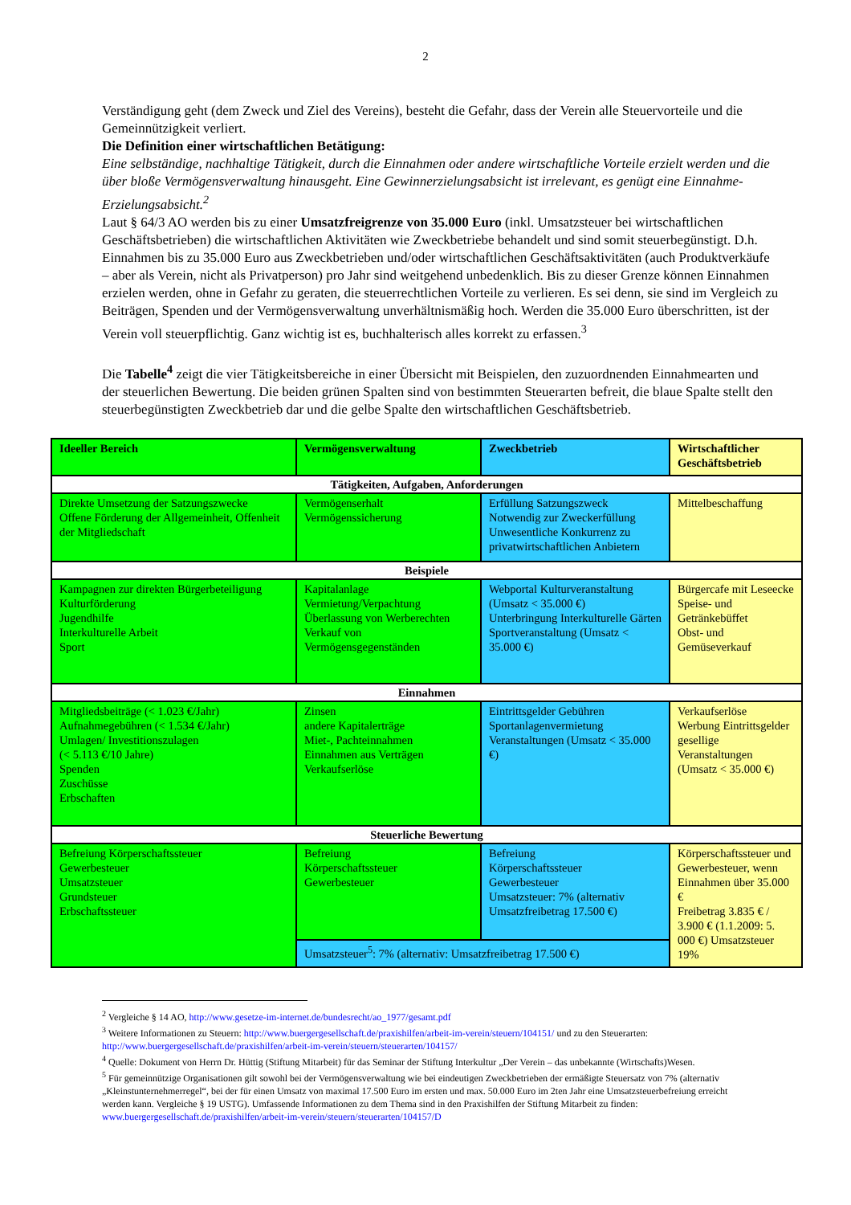2
Verständigung geht (dem Zweck und Ziel des Vereins), besteht die Gefahr, dass der Verein alle Steuervorteile und die Gemeinnützigkeit verliert.
Die Definition einer wirtschaftlichen Betätigung:
Eine selbständige, nachhaltige Tätigkeit, durch die Einnahmen oder andere wirtschaftliche Vorteile erzielt werden und die über bloße Vermögensverwaltung hinausgeht. Eine Gewinnerzielungsabsicht ist irrelevant, es genügt eine Einnahme-Erzielungsabsicht.<sup>2</sup>
Laut § 64/3 AO werden bis zu einer Umsatzfreigrenze von 35.000 Euro (inkl. Umsatzsteuer bei wirtschaftlichen Geschäftsbetrieben) die wirtschaftlichen Aktivitäten wie Zweckbetriebe behandelt und sind somit steuerbegünstigt. D.h. Einnahmen bis zu 35.000 Euro aus Zweckbetrieben und/oder wirtschaftlichen Geschäftsaktivitäten (auch Produktverkäufe – aber als Verein, nicht als Privatperson) pro Jahr sind weitgehend unbedenklich. Bis zu dieser Grenze können Einnahmen erzielen werden, ohne in Gefahr zu geraten, die steuerrechtlichen Vorteile zu verlieren. Es sei denn, sie sind im Vergleich zu Beiträgen, Spenden und der Vermögensverwaltung unverhältnismäßig hoch. Werden die 35.000 Euro überschritten, ist der Verein voll steuerpflichtig. Ganz wichtig ist es, buchhalterisch alles korrekt zu erfassen.<sup>3</sup>
Die Tabelle<sup>4</sup> zeigt die vier Tätigkeitsbereiche in einer Übersicht mit Beispielen, den zuzuordnenden Einnahmearten und der steuerlichen Bewertung. Die beiden grünen Spalten sind von bestimmten Steuerarten befreit, die blaue Spalte stellt den steuerbegünstigten Zweckbetrieb dar und die gelbe Spalte den wirtschaftlichen Geschäftsbetrieb.
| Ideeller Bereich | Vermögensverwaltung | Zweckbetrieb | Wirtschaftlicher Geschäftsbetrieb |
| --- | --- | --- | --- |
| Tätigkeiten, Aufgaben, Anforderungen | | | |
| Direkte Umsetzung der Satzungszwecke Offene Förderung der Allgemeinheit, Offenheit der Mitgliedschaft | Vermögenserhalt Vermögenssicherung | Erfüllung Satzungszweck Notwendig zur Zweckerfüllung Unwesentliche Konkurrenz zu privatwirtschaftlichen Anbietern | Mittelbeschaffung |
| Beispiele | | | |
| Kampagnen zur direkten Bürgerbeteiligung Kulturförderung Jugendhilfe Interkulturelle Arbeit Sport | Kapitalanlage Vermietung/Verpachtung Überlassung von Werberechten Verkauf von Vermögensgegenständen | Webportal Kulturveranstaltung (Umsatz < 35.000 €) Unterbringung Interkulturelle Gärten Sportveranstaltung (Umsatz < 35.000 €) | Bürgercafe mit Leseecke Speise- und Getränkebüffet Obst- und Gemüseverkauf |
| Einnahmen | | | |
| Mitgliedsbeiträge (< 1.023 €/Jahr) Aufnahmegebühren (< 1.534 €/Jahr) Umlagen/ Investitionszulagen (< 5.113 €/10 Jahre) Spenden Zuschüsse Erbschaften | Zinsen andere Kapitalerträge Miet-, Pachteinnahmen Einnahmen aus Verträgen Verkaufserlöse | Eintrittsgelder Gebühren Sportanlagenvermietung Veranstaltungen (Umsatz < 35.000 €) | Verkaufserlöse Werbung Eintrittsgelder gesellige Veranstaltungen (Umsatz < 35.000 €) |
| Steuerliche Bewertung | | | |
| Befreiung Körperschaftssteuer Gewerbesteuer Umsatzsteuer Grundsteuer Erbschaftssteuer | Befreiung Körperschaftssteuer Gewerbesteuer | Befreiung Körperschaftssteuer Gewerbesteuer Umsatzsteuer: 7% (alternativ Umsatzfreibetrag 17.500 €) | Körperschaftssteuer und Gewerbesteuer, wenn Einnahmen über 35.000 € Freibetrag 3.835 € / 3.900 € (1.1.2009: 5. 000 €) Umsatzsteuer 19% |
| | Umsatzsteuer<sup>5</sup>: 7% (alternativ: Umsatzfreibetrag 17.500 €) | | |
<sup>2</sup> Vergleiche § 14 AO, http://www.gesetze-im-internet.de/bundesrecht/ao_1977/gesamt.pdf
<sup>3</sup> Weitere Informationen zu Steuern: http://www.buergergesellschaft.de/praxishilfen/arbeit-im-verein/steuern/104151/ und zu den Steuerarten: http://www.buergergesellschaft.de/praxishilfen/arbeit-im-verein/steuern/steuerarten/104157/
<sup>4</sup> Quelle: Dokument von Herrn Dr. Hüttig (Stiftung Mitarbeit) für das Seminar der Stiftung Interkultur „Der Verein – das unbekannte (Wirtschafts)Wesen.
<sup>5</sup> Für gemeinnützige Organisationen gilt sowohl bei der Vermögensverwaltung wie bei eindeutigen Zweckbetrieben der ermäßigte Steuersatz von 7% (alternativ „Kleinstunternehmerregel“, bei der für einen Umsatz von maximal 17.500 Euro im ersten und max. 50.000 Euro im 2ten Jahr eine Umsatzsteuerbefreiung erreicht werden kann. Vergleiche § 19 USTG). Umfassende Informationen zu dem Thema sind in den Praxishilfen der Stiftung Mitarbeit zu finden: www.buergergesellschaft.de/praxishilfen/arbeit-im-verein/steuern/steuerarten/104157/D